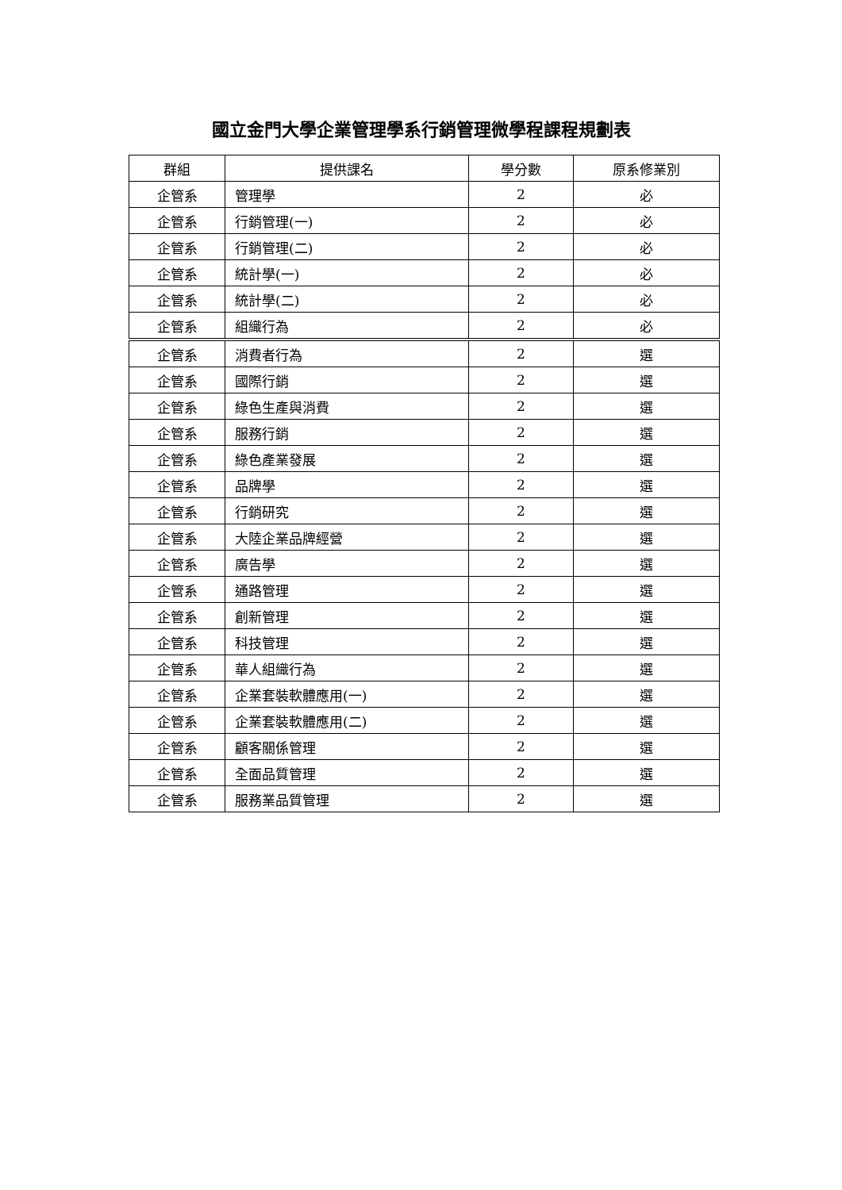國立金門大學企業管理學系行銷管理微學程課程規劃表
| 群組 | 提供課名 | 學分數 | 原系修業別 |
| --- | --- | --- | --- |
| 企管系 | 管理學 | 2 | 必 |
| 企管系 | 行銷管理(一) | 2 | 必 |
| 企管系 | 行銷管理(二) | 2 | 必 |
| 企管系 | 統計學(一) | 2 | 必 |
| 企管系 | 統計學(二) | 2 | 必 |
| 企管系 | 組織行為 | 2 | 必 |
| 企管系 | 消費者行為 | 2 | 選 |
| 企管系 | 國際行銷 | 2 | 選 |
| 企管系 | 綠色生產與消費 | 2 | 選 |
| 企管系 | 服務行銷 | 2 | 選 |
| 企管系 | 綠色產業發展 | 2 | 選 |
| 企管系 | 品牌學 | 2 | 選 |
| 企管系 | 行銷研究 | 2 | 選 |
| 企管系 | 大陸企業品牌經營 | 2 | 選 |
| 企管系 | 廣告學 | 2 | 選 |
| 企管系 | 通路管理 | 2 | 選 |
| 企管系 | 創新管理 | 2 | 選 |
| 企管系 | 科技管理 | 2 | 選 |
| 企管系 | 華人組織行為 | 2 | 選 |
| 企管系 | 企業套裝軟體應用(一) | 2 | 選 |
| 企管系 | 企業套裝軟體應用(二) | 2 | 選 |
| 企管系 | 顧客關係管理 | 2 | 選 |
| 企管系 | 全面品質管理 | 2 | 選 |
| 企管系 | 服務業品質管理 | 2 | 選 |